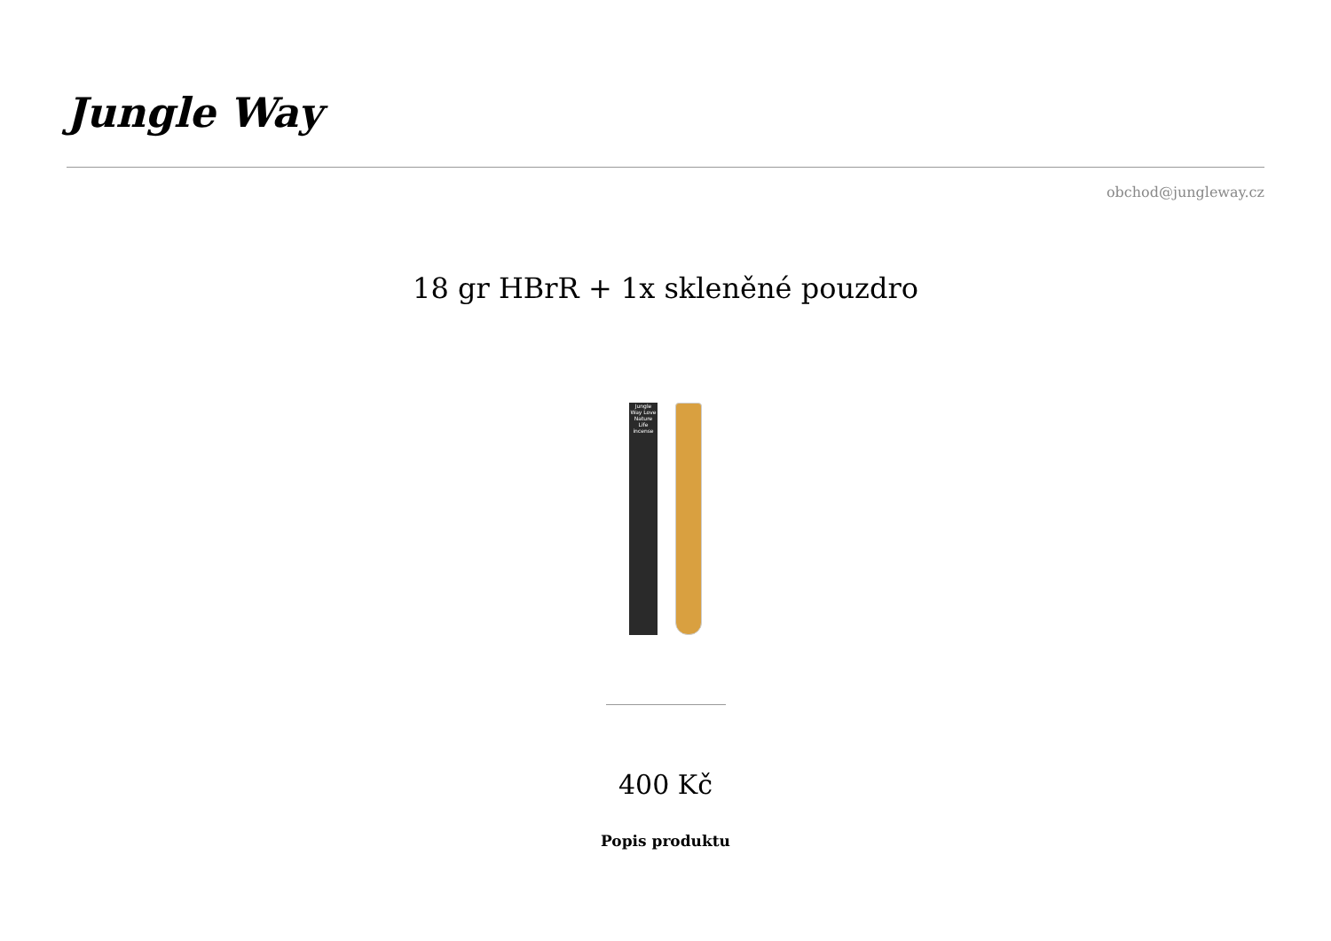Jungle Way
obchod@jungleway.cz
18 gr HBrR + 1x skleněné pouzdro
Jungle Way Love Nature Life incense
400 Kč
Popis produktu